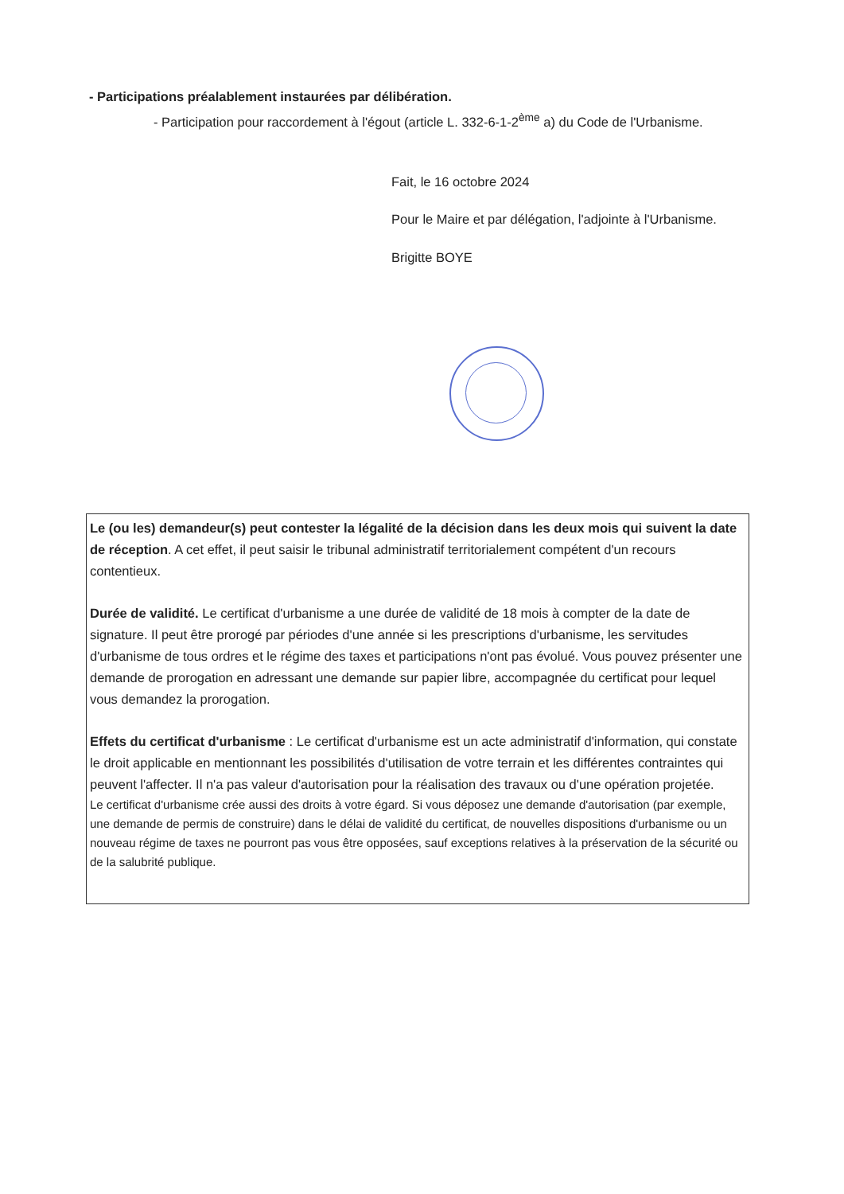- Participations préalablement instaurées par délibération.
- Participation pour raccordement à l'égout (article L. 332-6-1-2<sup>ème</sup> a) du Code de l'Urbanisme.
Fait, le 16 octobre 2024
Pour le Maire et par délégation, l'adjointe à l'Urbanisme.
Brigitte BOYE
Le (ou les) demandeur(s) peut contester la légalité de la décision dans les deux mois qui suivent la date de réception. A cet effet, il peut saisir le tribunal administratif territorialement compétent d'un recours contentieux.
Durée de validité. Le certificat d'urbanisme a une durée de validité de 18 mois à compter de la date de signature. Il peut être prorogé par périodes d'une année si les prescriptions d'urbanisme, les servitudes d'urbanisme de tous ordres et le régime des taxes et participations n'ont pas évolué. Vous pouvez présenter une demande de prorogation en adressant une demande sur papier libre, accompagnée du certificat pour lequel vous demandez la prorogation.
Effets du certificat d'urbanisme : Le certificat d'urbanisme est un acte administratif d'information, qui constate le droit applicable en mentionnant les possibilités d'utilisation de votre terrain et les différentes contraintes qui peuvent l'affecter. Il n'a pas valeur d'autorisation pour la réalisation des travaux ou d'une opération projetée.
Le certificat d'urbanisme crée aussi des droits à votre égard. Si vous déposez une demande d'autorisation (par exemple, une demande de permis de construire) dans le délai de validité du certificat, de nouvelles dispositions d'urbanisme ou un nouveau régime de taxes ne pourront pas vous être opposées, sauf exceptions relatives à la préservation de la sécurité ou de la salubrité publique.